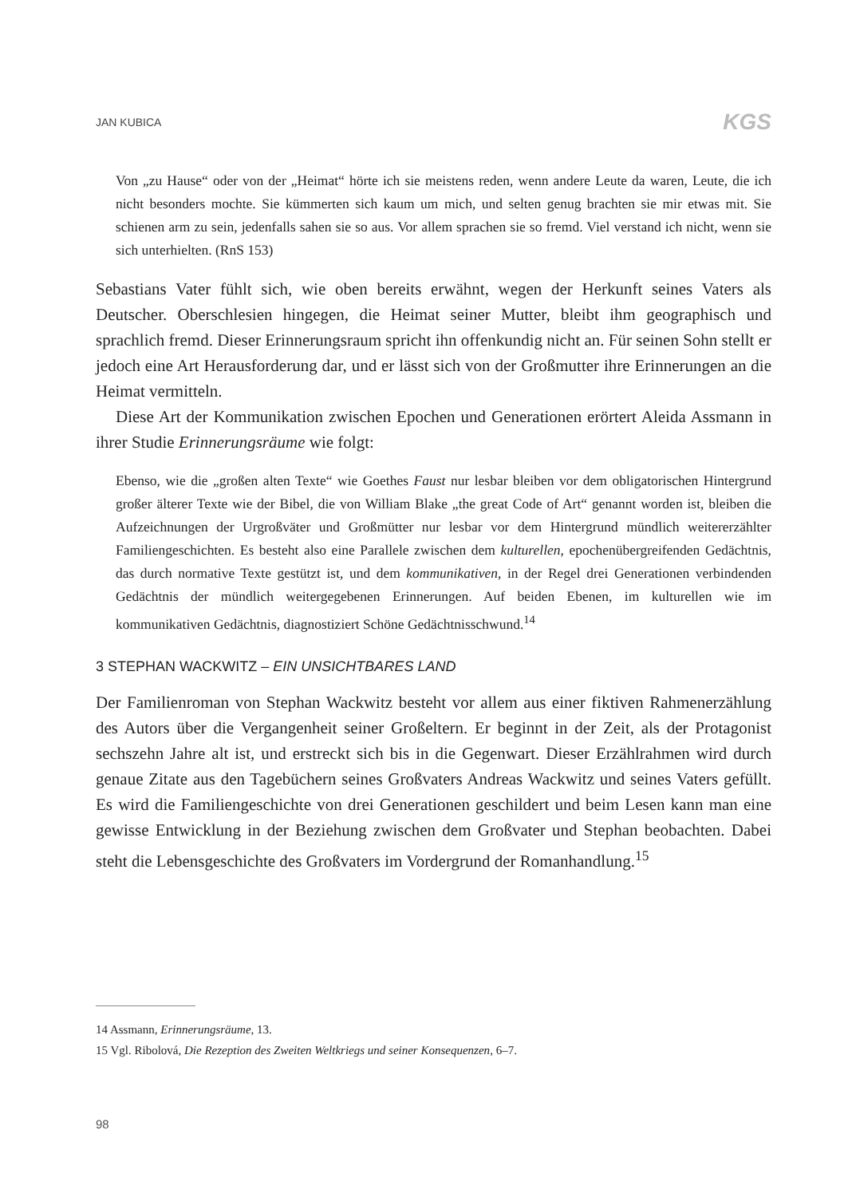JAN KUBICA KGS
Von „zu Hause“ oder von der „Heimat“ hörte ich sie meistens reden, wenn andere Leute da waren, Leute, die ich nicht besonders mochte. Sie kümmerten sich kaum um mich, und selten genug brachten sie mir etwas mit. Sie schienen arm zu sein, jedenfalls sahen sie so aus. Vor allem sprachen sie so fremd. Viel verstand ich nicht, wenn sie sich unterhielten. (RnS 153)
Sebastians Vater fühlt sich, wie oben bereits erwähnt, wegen der Herkunft seines Vaters als Deutscher. Oberschlesien hingegen, die Heimat seiner Mutter, bleibt ihm geographisch und sprachlich fremd. Dieser Erinnerungsraum spricht ihn offenkundig nicht an. Für seinen Sohn stellt er jedoch eine Art Herausforderung dar, und er lässt sich von der Großmutter ihre Erinnerungen an die Heimat vermitteln.
Diese Art der Kommunikation zwischen Epochen und Generationen erörtert Aleida Assmann in ihrer Studie Erinnerungsräume wie folgt:
Ebenso, wie die „großen alten Texte“ wie Goethes Faust nur lesbar bleiben vor dem obligatorischen Hintergrund großer älterer Texte wie der Bibel, die von William Blake „the great Code of Art“ genannt worden ist, bleiben die Aufzeichnungen der Urgroßväter und Großmütter nur lesbar vor dem Hintergrund mündlich weitererzählter Familiengeschichten. Es besteht also eine Parallele zwischen dem kulturellen, epochenübergreifenden Gedächtnis, das durch normative Texte gestützt ist, und dem kommunikativen, in der Regel drei Generationen verbindenden Gedächtnis der mündlich weitergegebenen Erinnerungen. Auf beiden Ebenen, im kulturellen wie im kommunikativen Gedächtnis, diagnostiziert Schöne Gedächtnisschwund.<sup>14</sup>
3 STEPHAN WACKWITZ – EIN UNSICHTBARES LAND
Der Familienroman von Stephan Wackwitz besteht vor allem aus einer fiktiven Rahmenerzählung des Autors über die Vergangenheit seiner Großeltern. Er beginnt in der Zeit, als der Protagonist sechszehn Jahre alt ist, und erstreckt sich bis in die Gegenwart. Dieser Erzählrahmen wird durch genaue Zitate aus den Tagebüchern seines Großvaters Andreas Wackwitz und seines Vaters gefüllt. Es wird die Familiengeschichte von drei Generationen geschildert und beim Lesen kann man eine gewisse Entwicklung in der Beziehung zwischen dem Großvater und Stephan beobachten. Dabei steht die Lebensgeschichte des Großvaters im Vordergrund der Romanhandlung.<sup>15</sup>
14 Assmann, Erinnerungsräume, 13.
15 Vgl. Ribolová, Die Rezeption des Zweiten Weltkriegs und seiner Konsequenzen, 6–7.
98